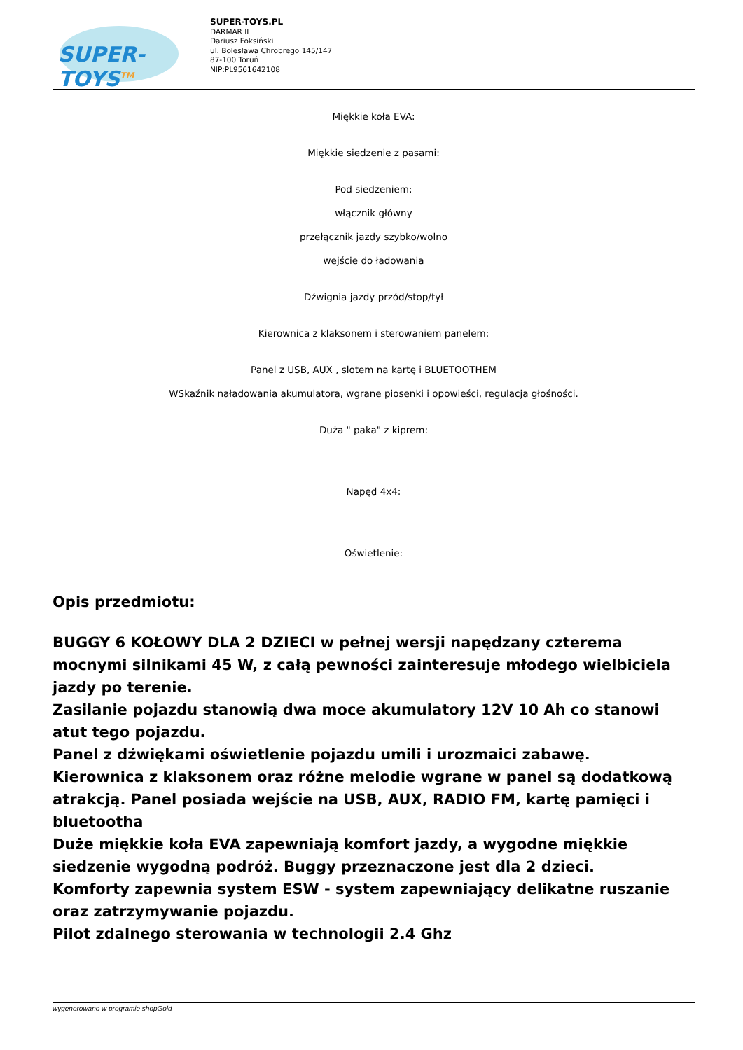SUPER-TOYS<sup>TM</sup>
SUPER-TOYS.PL
DARMAR II
Dariusz Foksiński
ul. Bolesława Chrobrego 145/147
87-100 Toruń
NIP:PL9561642108
Miękkie koła EVA:
Miękkie siedzenie z pasami:
Pod siedzeniem:
włącznik główny
przełącznik jazdy szybko/wolno
wejście do ładowania
Dźwignia jazdy przód/stop/tył
Kierownica z klaksonem i sterowaniem panelem:
Panel z USB, AUX , slotem na kartę i BLUETOOTHEM
WSkaźnik naładowania akumulatora, wgrane piosenki i opowieści, regulacja głośności.
Duża " paka" z kiprem:
Napęd 4x4:
Oświetlenie:
Opis przedmiotu:
BUGGY 6 KOŁOWY DLA 2 DZIECI w pełnej wersji napędzany czterema mocnymi silnikami 45 W, z całą pewności zainteresuje młodego wielbiciela jazdy po terenie.
Zasilanie pojazdu stanowią dwa moce akumulatory 12V 10 Ah co stanowi atut tego pojazdu.
Panel z dźwiękami oświetlenie pojazdu umili i urozmaici zabawę.
Kierownica z klaksonem oraz różne melodie wgrane w panel są dodatkową atrakcją. Panel posiada wejście na USB, AUX, RADIO FM, kartę pamięci i bluetootha
Duże miękkie koła EVA zapewniają komfort jazdy, a wygodne miękkie siedzenie wygodną podróż. Buggy przeznaczone jest dla 2 dzieci.
Komforty zapewnia system ESW - system zapewniający delikatne ruszanie oraz zatrzymywanie pojazdu.
Pilot zdalnego sterowania w technologii 2.4 Ghz
wygenerowano w programie shopGold